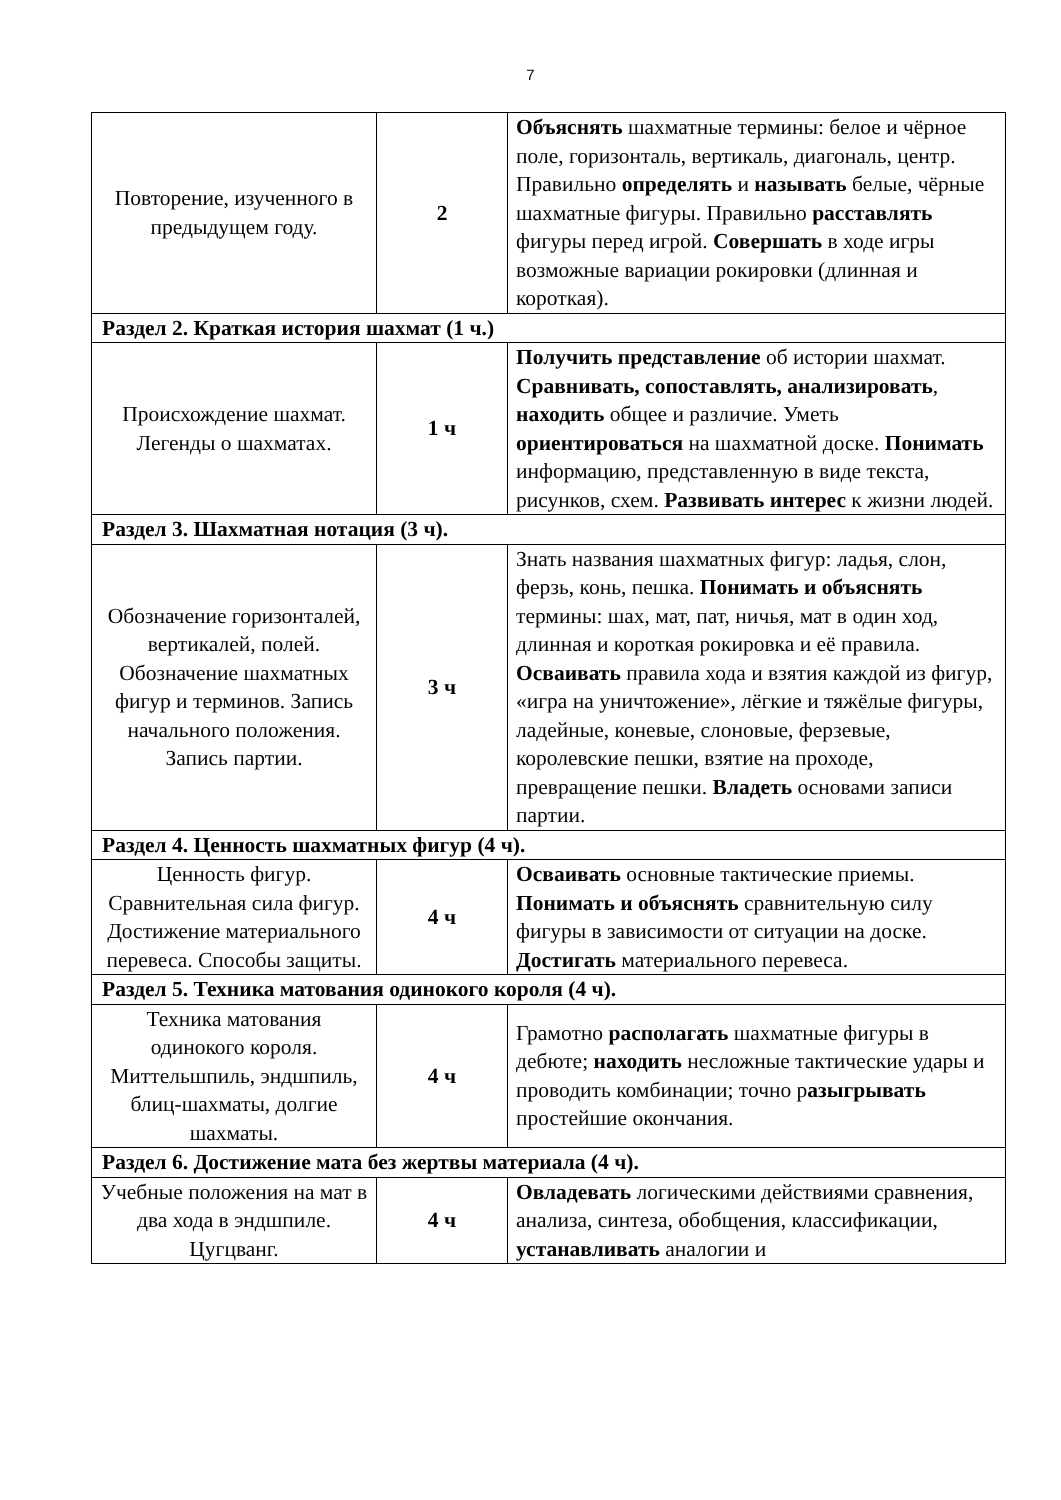7
| Повторение, изученного в предыдущем году. | 2 | Объяснять шахматные термины: белое и чёрное поле, горизонталь, вертикаль, диагональ, центр. Правильно определять и называть белые, чёрные шахматные фигуры. Правильно расставлять фигуры перед игрой. Совершать в ходе игры возможные вариации рокировки (длинная и короткая). |
| Раздел 2. Краткая история шахмат (1 ч.) | | |
| Происхождение шахмат. Легенды о шахматах. | 1 ч | Получить представление об истории шахмат. Сравнивать, сопоставлять, анализировать , находить общее и различие. Уметь ориентироваться на шахматной доске. Понимать информацию, представленную в виде текста, рисунков, схем. Развивать интерес к жизни людей. |
| Раздел 3. Шахматная нотация (3 ч). | | |
| Обозначение горизонталей, вертикалей, полей. Обозначение шахматных фигур и терминов. Запись начального положения. Запись партии. | 3 ч | Знать названия шахматных фигур: ладья, слон, ферзь, конь, пешка. Понимать и объяснять термины: шах, мат, пат, ничья, мат в один ход, длинная и короткая рокировка и её правила. Осваивать правила хода и взятия каждой из фигур, «игра на уничтожение», лёгкие и тяжёлые фигуры, ладейные, коневые, слоновые, ферзевые, королевские пешки, взятие на проходе, превращение пешки. Владеть основами записи партии. |
| Раздел 4. Ценность шахматных фигур (4 ч). | | |
| Ценность фигур. Сравнительная сила фигур. Достижение материального перевеса. Способы защиты. | 4 ч | Осваивать основные тактические приемы. Понимать и объяснять сравнительную силу фигуры в зависимости от ситуации на доске. Достигать материального перевеса. |
| Раздел 5. Техника матования одинокого короля (4 ч). | | |
| Техника матования одинокого короля. Миттельшпиль, эндшпиль, блиц-шахматы, долгие шахматы. | 4 ч | Грамотно располагать шахматные фигуры в дебюте; находить несложные тактические удары и проводить комбинации; точно р азыгрывать простейшие окончания. |
| Раздел 6. Достижение мата без жертвы материала (4 ч). | | |
| Учебные положения на мат в два хода в эндшпиле. Цугцванг. | 4 ч | Овладевать логическими действиями сравнения, анализа, синтеза, обобщения, классификации, устанавливать аналогии и |